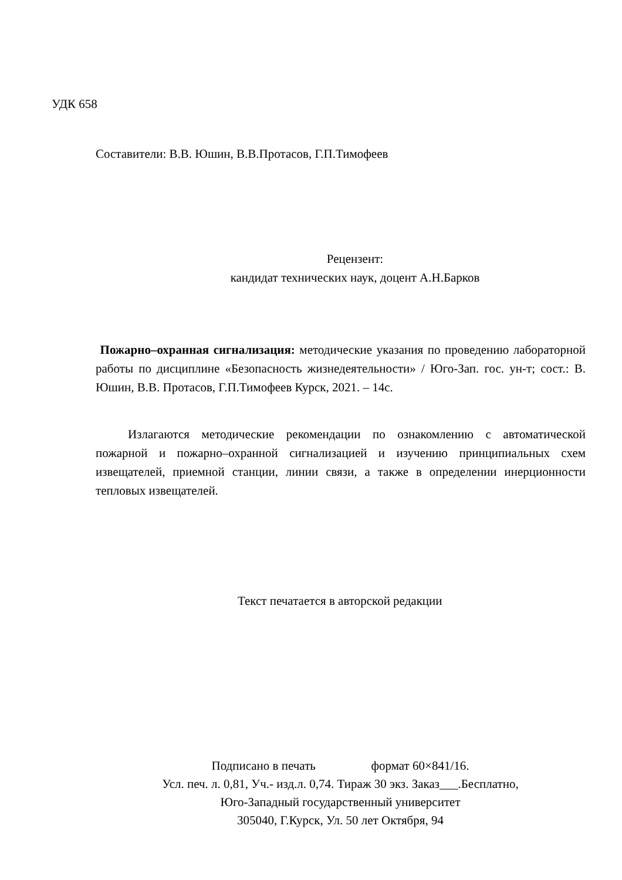УДК 658
Составители: В.В. Юшин, В.В.Протасов, Г.П.Тимофеев
Рецензент:
кандидат технических наук, доцент А.Н.Барков
Пожарно–охранная сигнализация: методические указания по проведению лабораторной работы по дисциплине «Безопасность жизнедеятельности» / Юго-Зап. гос. ун-т; сост.: В. Юшин, В.В. Протасов, Г.П.Тимофеев Курск, 2021. – 14с.
Излагаются методические рекомендации по ознакомлению с автоматической пожарной и пожарно–охранной сигнализацией и изучению принципиальных схем извещателей, приемной станции, линии связи, а также в определении инерционности тепловых извещателей.
Текст печатается в авторской редакции
Подписано в печать формат 60×841/16.
Усл. печ. л. 0,81, Уч.- изд.л. 0,74. Тираж 30 экз. Заказ___.Бесплатно,
Юго-Западный государственный университет
305040, Г.Курск, Ул. 50 лет Октября, 94